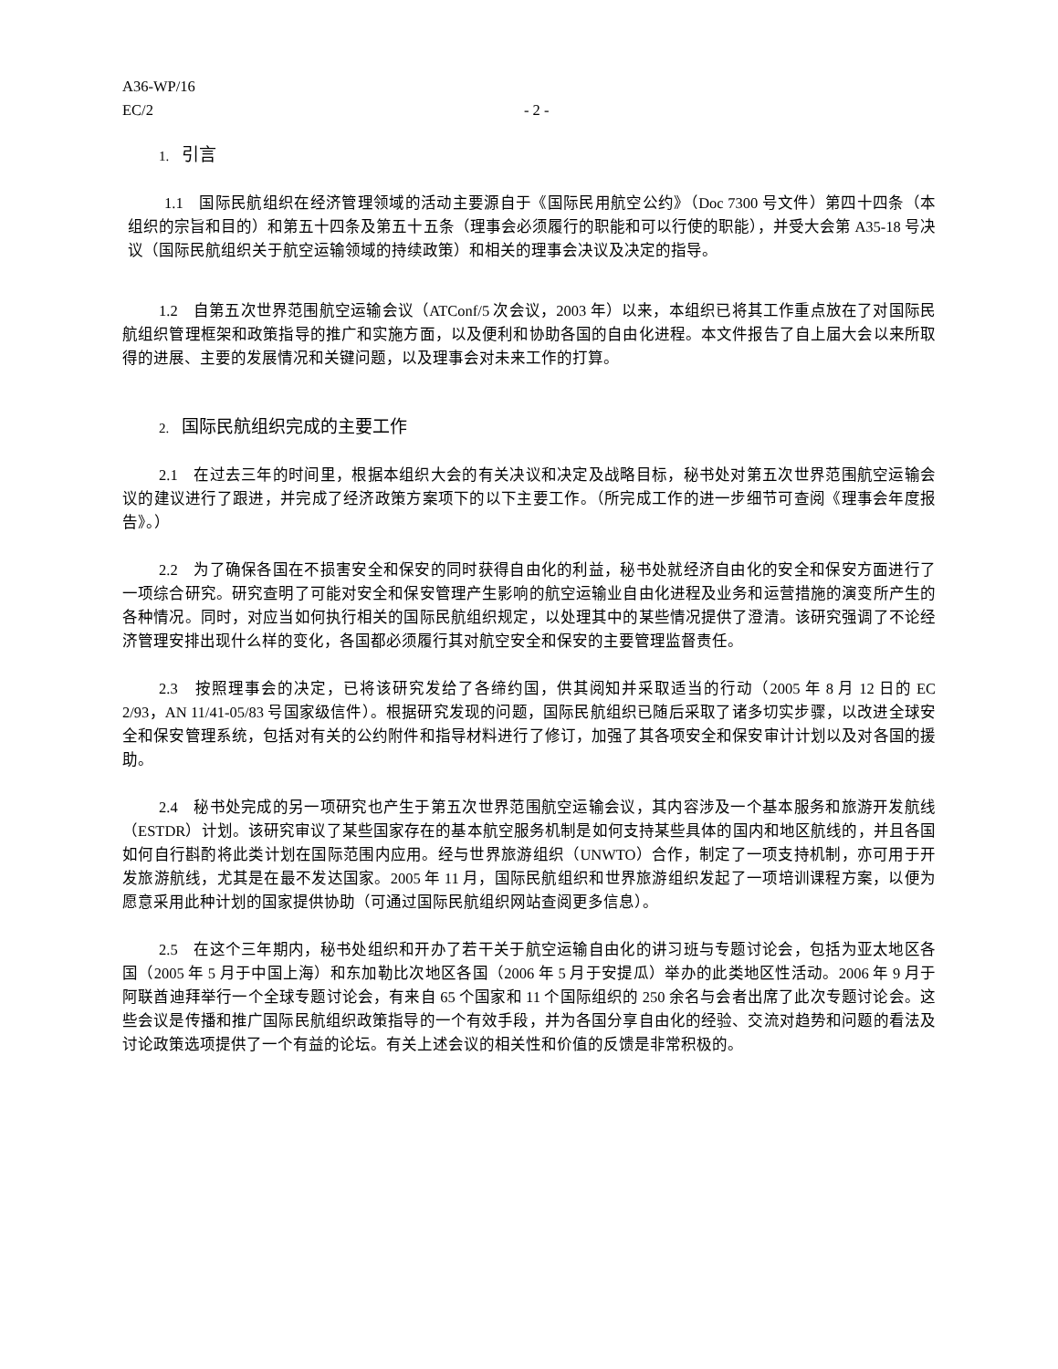A36-WP/16
EC/2
- 2 -
1. 引言
1.1　国际民航组织在经济管理领域的活动主要源自于《国际民用航空公约》（Doc 7300 号文件）第四十四条（本组织的宗旨和目的）和第五十四条及第五十五条（理事会必须履行的职能和可以行使的职能），并受大会第 A35-18 号决议（国际民航组织关于航空运输领域的持续政策）和相关的理事会决议及决定的指导。
1.2　自第五次世界范围航空运输会议（ATConf/5 次会议，2003 年）以来，本组织已将其工作重点放在了对国际民航组织管理框架和政策指导的推广和实施方面，以及便利和协助各国的自由化进程。本文件报告了自上届大会以来所取得的进展、主要的发展情况和关键问题，以及理事会对未来工作的打算。
2. 国际民航组织完成的主要工作
2.1　在过去三年的时间里，根据本组织大会的有关决议和决定及战略目标，秘书处对第五次世界范围航空运输会议的建议进行了跟进，并完成了经济政策方案项下的以下主要工作。（所完成工作的进一步细节可查阅《理事会年度报告》。）
2.2　为了确保各国在不损害安全和保安的同时获得自由化的利益，秘书处就经济自由化的安全和保安方面进行了一项综合研究。研究查明了可能对安全和保安管理产生影响的航空运输业自由化进程及业务和运营措施的演变所产生的各种情况。同时，对应当如何执行相关的国际民航组织规定，以处理其中的某些情况提供了澄清。该研究强调了不论经济管理安排出现什么样的变化，各国都必须履行其对航空安全和保安的主要管理监督责任。
2.3　按照理事会的决定，已将该研究发给了各缔约国，供其阅知并采取适当的行动（2005 年 8 月 12 日的 EC 2/93，AN 11/41-05/83 号国家级信件）。根据研究发现的问题，国际民航组织已随后采取了诸多切实步骤，以改进全球安全和保安管理系统，包括对有关的公约附件和指导材料进行了修订，加强了其各项安全和保安审计计划以及对各国的援助。
2.4　秘书处完成的另一项研究也产生于第五次世界范围航空运输会议，其内容涉及一个基本服务和旅游开发航线（ESTDR）计划。该研究审议了某些国家存在的基本航空服务机制是如何支持某些具体的国内和地区航线的，并且各国如何自行斟酌将此类计划在国际范围内应用。经与世界旅游组织（UNWTO）合作，制定了一项支持机制，亦可用于开发旅游航线，尤其是在最不发达国家。2005 年 11 月，国际民航组织和世界旅游组织发起了一项培训课程方案，以便为愿意采用此种计划的国家提供协助（可通过国际民航组织网站查阅更多信息）。
2.5　在这个三年期内，秘书处组织和开办了若干关于航空运输自由化的讲习班与专题讨论会，包括为亚太地区各国（2005 年 5 月于中国上海）和东加勒比次地区各国（2006 年 5 月于安提瓜）举办的此类地区性活动。2006 年 9 月于阿联酋迪拜举行一个全球专题讨论会，有来自 65 个国家和 11 个国际组织的 250 余名与会者出席了此次专题讨论会。这些会议是传播和推广国际民航组织政策指导的一个有效手段，并为各国分享自由化的经验、交流对趋势和问题的看法及讨论政策选项提供了一个有益的论坛。有关上述会议的相关性和价值的反馈是非常积极的。